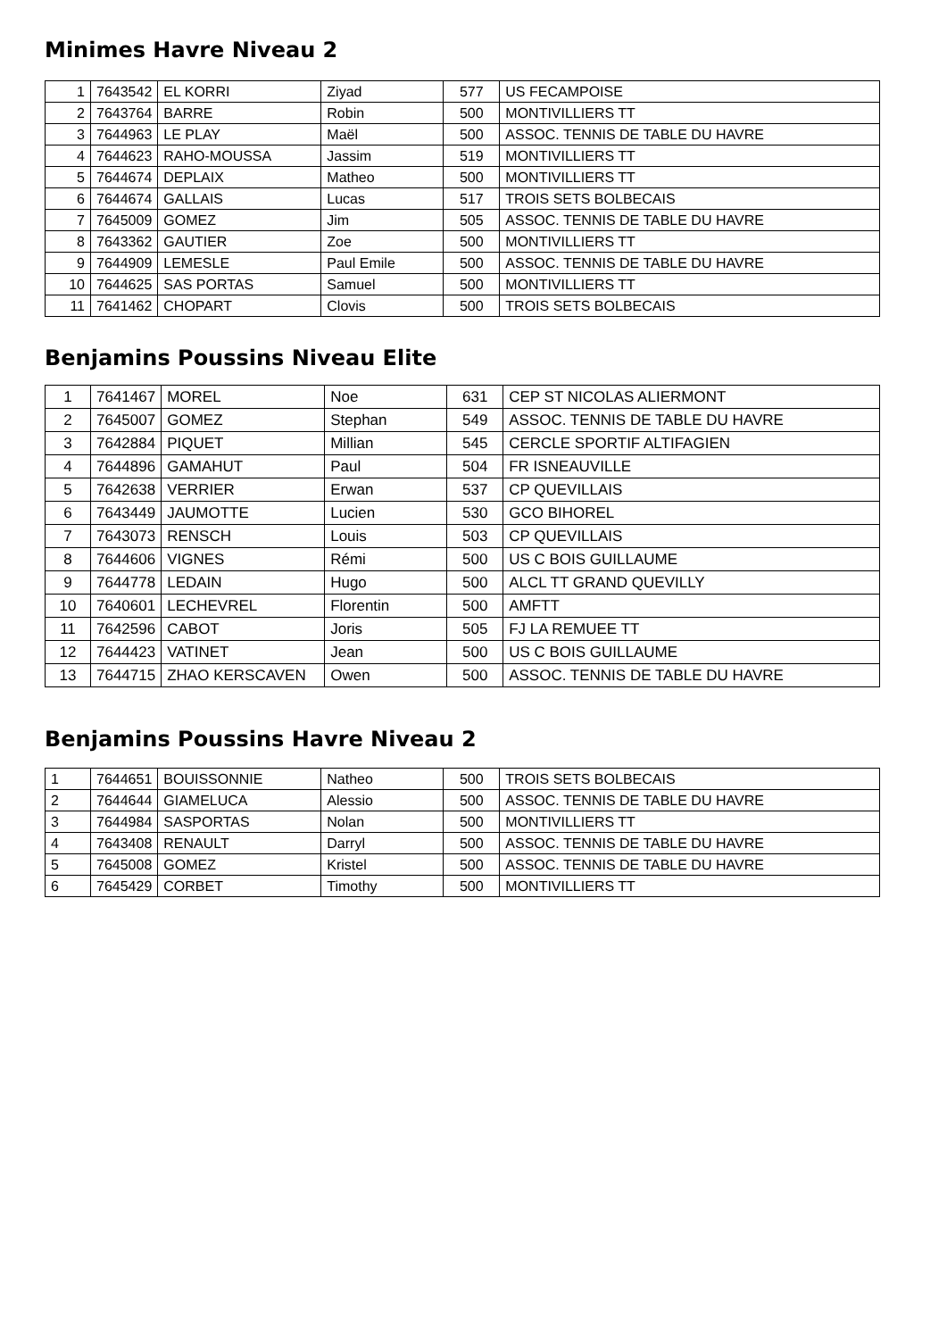Minimes Havre Niveau 2
| 1 | 7643542 | EL KORRI | Ziyad | 577 | US FECAMPOISE |
| 2 | 7643764 | BARRE | Robin | 500 | MONTIVILLIERS TT |
| 3 | 7644963 | LE PLAY | Maël | 500 | ASSOC. TENNIS DE TABLE DU HAVRE |
| 4 | 7644623 | RAHO-MOUSSA | Jassim | 519 | MONTIVILLIERS TT |
| 5 | 7644674 | DEPLAIX | Matheo | 500 | MONTIVILLIERS TT |
| 6 | 7644674 | GALLAIS | Lucas | 517 | TROIS SETS BOLBECAIS |
| 7 | 7645009 | GOMEZ | Jim | 505 | ASSOC. TENNIS DE TABLE DU HAVRE |
| 8 | 7643362 | GAUTIER | Zoe | 500 | MONTIVILLIERS TT |
| 9 | 7644909 | LEMESLE | Paul Emile | 500 | ASSOC. TENNIS DE TABLE DU HAVRE |
| 10 | 7644625 | SAS PORTAS | Samuel | 500 | MONTIVILLIERS TT |
| 11 | 7641462 | CHOPART | Clovis | 500 | TROIS SETS BOLBECAIS |
Benjamins Poussins Niveau Elite
| 1 | 7641467 | MOREL | Noe | 631 | CEP ST NICOLAS ALIERMONT |
| 2 | 7645007 | GOMEZ | Stephan | 549 | ASSOC. TENNIS DE TABLE DU HAVRE |
| 3 | 7642884 | PIQUET | Millian | 545 | CERCLE SPORTIF ALTIFAGIEN |
| 4 | 7644896 | GAMAHUT | Paul | 504 | FR ISNEAUVILLE |
| 5 | 7642638 | VERRIER | Erwan | 537 | CP QUEVILLAIS |
| 6 | 7643449 | JAUMOTTE | Lucien | 530 | GCO BIHOREL |
| 7 | 7643073 | RENSCH | Louis | 503 | CP QUEVILLAIS |
| 8 | 7644606 | VIGNES | Rémi | 500 | US C BOIS GUILLAUME |
| 9 | 7644778 | LEDAIN | Hugo | 500 | ALCL TT GRAND QUEVILLY |
| 10 | 7640601 | LECHEVREL | Florentin | 500 | AMFTT |
| 11 | 7642596 | CABOT | Joris | 505 | FJ LA REMUEE TT |
| 12 | 7644423 | VATINET | Jean | 500 | US C BOIS GUILLAUME |
| 13 | 7644715 | ZHAO KERSCAVEN | Owen | 500 | ASSOC. TENNIS DE TABLE DU HAVRE |
Benjamins Poussins Havre Niveau 2
| 1 | 7644651 | BOUISSONNIE | Natheo | 500 | TROIS SETS BOLBECAIS |
| 2 | 7644644 | GIAMELUCA | Alessio | 500 | ASSOC. TENNIS DE TABLE DU HAVRE |
| 3 | 7644984 | SASPORTAS | Nolan | 500 | MONTIVILLIERS TT |
| 4 | 7643408 | RENAULT | Darryl | 500 | ASSOC. TENNIS DE TABLE DU HAVRE |
| 5 | 7645008 | GOMEZ | Kristel | 500 | ASSOC. TENNIS DE TABLE DU HAVRE |
| 6 | 7645429 | CORBET | Timothy | 500 | MONTIVILLIERS TT |